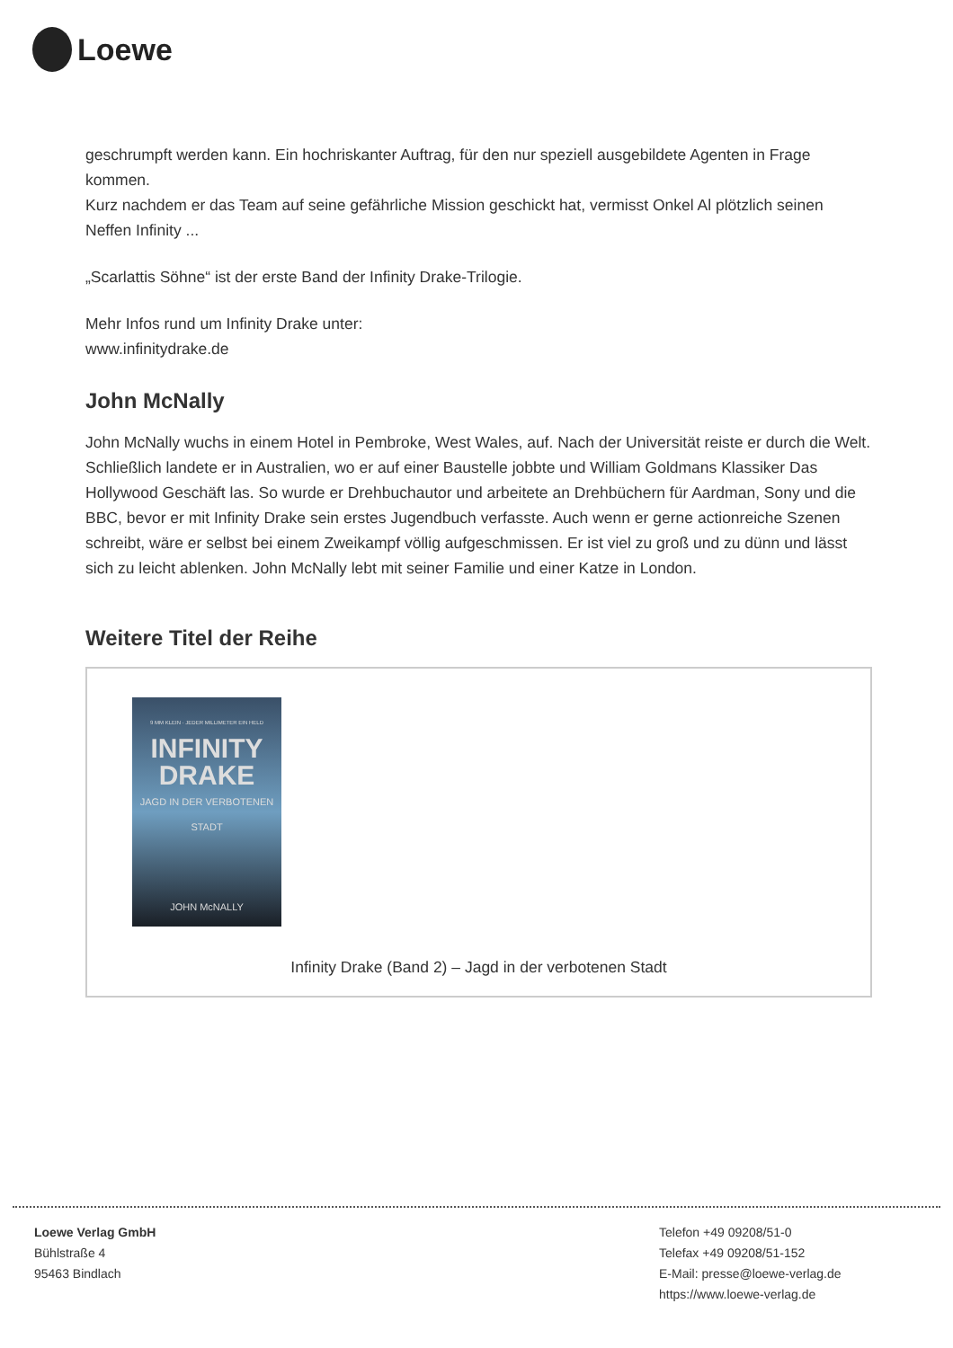Loewe
geschrumpft werden kann. Ein hochriskanter Auftrag, für den nur speziell ausgebildete Agenten in Frage kommen.
Kurz nachdem er das Team auf seine gefährliche Mission geschickt hat, vermisst Onkel Al plötzlich seinen Neffen Infinity ...
„Scarlattis Söhne“ ist der erste Band der Infinity Drake-Trilogie.
Mehr Infos rund um Infinity Drake unter:
www.infinitydrake.de
John McNally
John McNally wuchs in einem Hotel in Pembroke, West Wales, auf. Nach der Universität reiste er durch die Welt. Schließlich landete er in Australien, wo er auf einer Baustelle jobbte und William Goldmans Klassiker Das Hollywood Geschäft las. So wurde er Drehbuchautor und arbeitete an Drehbüchern für Aardman, Sony und die BBC, bevor er mit Infinity Drake sein erstes Jugendbuch verfasste. Auch wenn er gerne actionreiche Szenen schreibt, wäre er selbst bei einem Zweikampf völlig aufgeschmissen. Er ist viel zu groß und zu dünn und lässt sich zu leicht ablenken. John McNally lebt mit seiner Familie und einer Katze in London.
Weitere Titel der Reihe
9 MM KLEIN · JEDER MILLIMETER EIN HELD
INFINITY DRAKE
JAGD IN DER VERBOTENEN STADT
JOHN McNALLY
Infinity Drake (Band 2) – Jagd in der verbotenen Stadt
Loewe Verlag GmbH
Bühlstraße 4
95463 Bindlach
Telefon +49 09208/51-0
Telefax +49 09208/51-152
E-Mail: presse@loewe-verlag.de
https://www.loewe-verlag.de